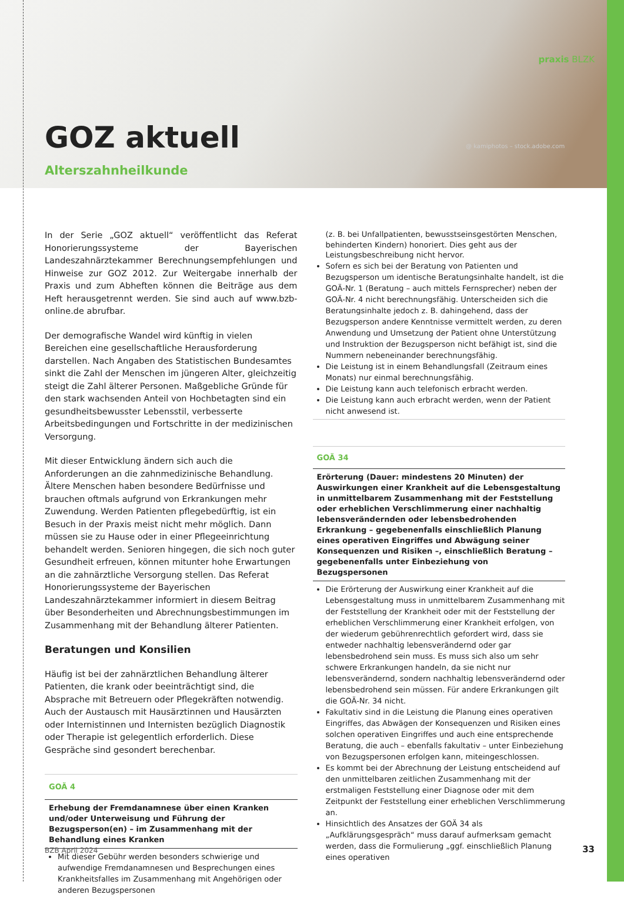praxis BLZK
GOZ aktuell @ kamiphotos – stock.adobe.com
Alterszahnheilkunde
In der Serie „GOZ aktuell“ veröffentlicht das Referat Honorierungssysteme der Bayerischen Landeszahnärztekammer Berechnungsempfehlungen und Hinweise zur GOZ 2012. Zur Weitergabe innerhalb der Praxis und zum Abheften können die Beiträge aus dem Heft herausgetrennt werden. Sie sind auch auf www.bzb-online.de abrufbar.
Der demografische Wandel wird künftig in vielen Bereichen eine gesellschaftliche Herausforderung darstellen. Nach Angaben des Statistischen Bundesamtes sinkt die Zahl der Menschen im jüngeren Alter, gleichzeitig steigt die Zahl älterer Personen. Maßgebliche Gründe für den stark wachsenden Anteil von Hochbetagten sind ein gesundheitsbewusster Lebensstil, verbesserte Arbeitsbedingungen und Fortschritte in der medizinischen Versorgung.
Mit dieser Entwicklung ändern sich auch die Anforderungen an die zahnmedizinische Behandlung. Ältere Menschen haben besondere Bedürfnisse und brauchen oftmals aufgrund von Erkrankungen mehr Zuwendung. Werden Patienten pflegebedürftig, ist ein Besuch in der Praxis meist nicht mehr möglich. Dann müssen sie zu Hause oder in einer Pflegeeinrichtung behandelt werden. Senioren hingegen, die sich noch guter Gesundheit erfreuen, können mitunter hohe Erwartungen an die zahnärztliche Versorgung stellen. Das Referat Honorierungssysteme der Bayerischen Landeszahnärztekammer informiert in diesem Beitrag über Besonderheiten und Abrechnungsbestimmungen im Zusammenhang mit der Behandlung älterer Patienten.
Beratungen und Konsilien
Häufig ist bei der zahnärztlichen Behandlung älterer Patienten, die krank oder beeinträchtigt sind, die Absprache mit Betreuern oder Pflegekräften notwendig. Auch der Austausch mit Hausärztinnen und Hausärzten oder Internistinnen und Internisten bezüglich Diagnostik oder Therapie ist gelegentlich erforderlich. Diese Gespräche sind gesondert berechenbar.
GOÄ 4
Erhebung der Fremdanamnese über einen Kranken und/oder Unterweisung und Führung der Bezugsperson(en) – im Zusammenhang mit der Behandlung eines Kranken
Mit dieser Gebühr werden besonders schwierige und aufwendige Fremdanamnesen und Besprechungen eines Krankheitsfalles im Zusammenhang mit Angehörigen oder anderen Bezugspersonen
(z. B. bei Unfallpatienten, bewusstseinsgestörten Menschen, behinderten Kindern) honoriert. Dies geht aus der Leistungsbeschreibung nicht hervor.
Sofern es sich bei der Beratung von Patienten und Bezugsperson um identische Beratungsinhalte handelt, ist die GOÄ-Nr. 1 (Beratung – auch mittels Fernsprecher) neben der GOÄ-Nr. 4 nicht berechnungsfähig. Unterscheiden sich die Beratungsinhalte jedoch z. B. dahingehend, dass der Bezugsperson andere Kenntnisse vermittelt werden, zu deren Anwendung und Umsetzung der Patient ohne Unterstützung und Instruktion der Bezugsperson nicht befähigt ist, sind die Nummern nebeneinander berechnungsfähig.
Die Leistung ist in einem Behandlungsfall (Zeitraum eines Monats) nur einmal berechnungsfähig.
Die Leistung kann auch telefonisch erbracht werden.
Die Leistung kann auch erbracht werden, wenn der Patient nicht anwesend ist.
GOÄ 34
Erörterung (Dauer: mindestens 20 Minuten) der Auswirkungen einer Krankheit auf die Lebensgestaltung in unmittelbarem Zusammenhang mit der Feststellung oder erheblichen Verschlimmerung einer nachhaltig lebensverändernden oder lebensbedrohenden Erkrankung – gegebenenfalls einschließlich Planung eines operativen Eingriffes und Abwägung seiner Konsequenzen und Risiken –, einschließlich Beratung – gegebenenfalls unter Einbeziehung von Bezugspersonen
Die Erörterung der Auswirkung einer Krankheit auf die Lebensgestaltung muss in unmittelbarem Zusammenhang mit der Feststellung der Krankheit oder mit der Feststellung der erheblichen Verschlimmerung einer Krankheit erfolgen, von der wiederum gebührenrechtlich gefordert wird, dass sie entweder nachhaltig lebensverändernd oder gar lebensbedrohend sein muss. Es muss sich also um sehr schwere Erkrankungen handeln, da sie nicht nur lebensverändernd, sondern nachhaltig lebensverändernd oder lebensbedrohend sein müssen. Für andere Erkrankungen gilt die GOÄ-Nr. 34 nicht.
Fakultativ sind in die Leistung die Planung eines operativen Eingriffes, das Abwägen der Konsequenzen und Risiken eines solchen operativen Eingriffes und auch eine entsprechende Beratung, die auch – ebenfalls fakultativ – unter Einbeziehung von Bezugspersonen erfolgen kann, miteingeschlossen.
Es kommt bei der Abrechnung der Leistung entscheidend auf den unmittelbaren zeitlichen Zusammenhang mit der erstmaligen Feststellung einer Diagnose oder mit dem Zeitpunkt der Feststellung einer erheblichen Verschlimmerung an.
Hinsichtlich des Ansatzes der GOÄ 34 als „Aufklärungsgespräch“ muss darauf aufmerksam gemacht werden, dass die Formulierung „ggf. einschließlich Planung eines operativen
BZB April 2024 33